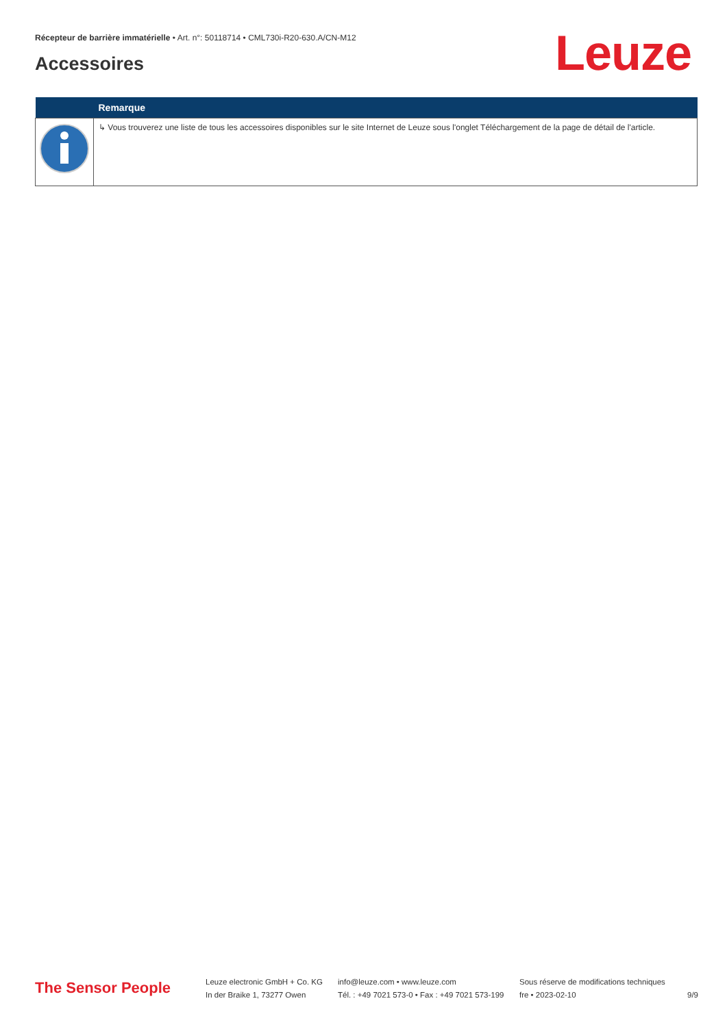Récepteur de barrière immatérielle • Art. n°: 50118714 • CML730i-R20-630.A/CN-M12
Accessoires Leuze
| | Remarque |
| --- | --- |
| | ↳ Vous trouverez une liste de tous les accessoires disponibles sur le site Internet de Leuze sous l'onglet Téléchargement de la page de détail de l'article. |
The Sensor People
Leuze electronic GmbH + Co. KG
In der Braike 1, 73277 Owen
info@leuze.com • www.leuze.com
Tél. : +49 7021 573-0 • Fax : +49 7021 573-199
Sous réserve de modifications techniques
fre • 2023-02-10
9/9